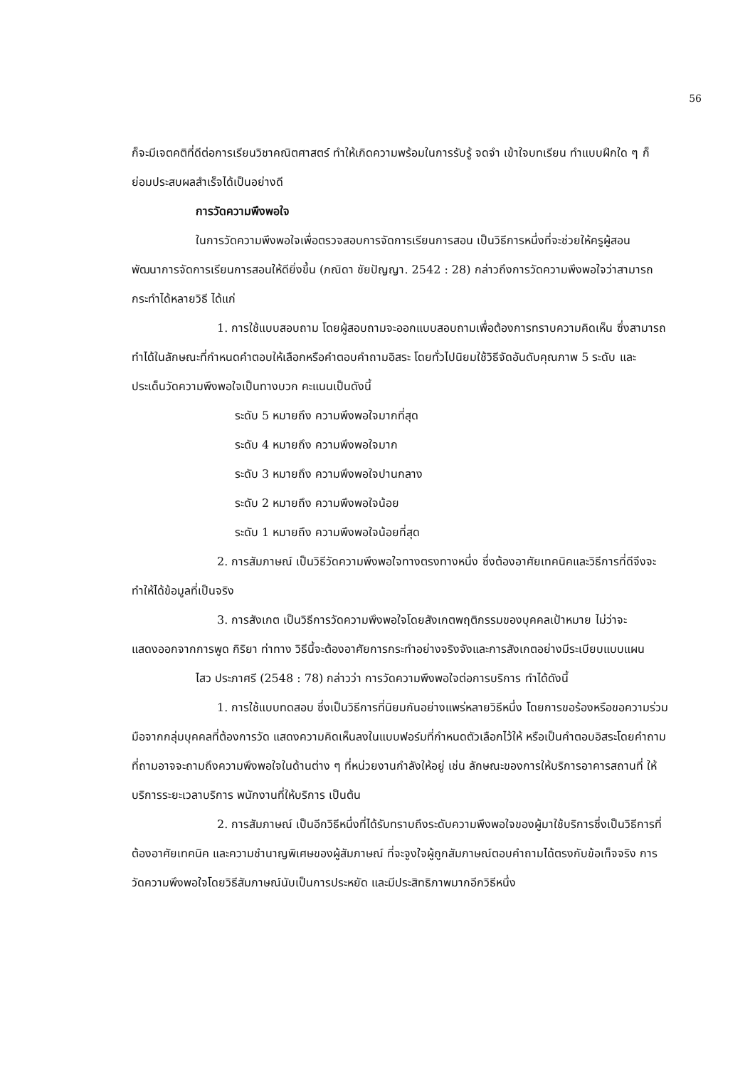56
ก็จะมีเจตคติที่ดีต่อการเรียนวิชาคณิตศาสตร์ ทำให้เกิดความพร้อมในการรับรู้ จดจำ เข้าใจบทเรียน ทำแบบฝึกใด ๆ ก็ย่อมประสบผลสำเร็จได้เป็นอย่างดี
การวัดความพึงพอใจ
ในการวัดความพึงพอใจเพื่อตรวจสอบการจัดการเรียนการสอน เป็นวิธีการหนึ่งที่จะช่วยให้ครูผู้สอนพัฒนาการจัดการเรียนการสอนให้ดียิ่งขึ้น (ภณิดา ชัยปัญญา. 2542 : 28) กล่าวถึงการวัดความพึงพอใจว่าสามารถกระทำได้หลายวิธี ได้แก่
1. การใช้แบบสอบถาม โดยผู้สอบถามจะออกแบบสอบถามเพื่อต้องการทราบความคิดเห็น ซึ่งสามารถทำได้ในลักษณะที่กำหนดคำตอบให้เลือกหรือคำตอบคำถามอิสระ โดยทั่วไปนิยมใช้วิธีจัดอันดับคุณภาพ 5 ระดับ และประเด็นวัดความพึงพอใจเป็นทางบวก คะแนนเป็นดังนี้
ระดับ 5 หมายถึง ความพึงพอใจมากที่สุด
ระดับ 4 หมายถึง ความพึงพอใจมาก
ระดับ 3 หมายถึง ความพึงพอใจปานกลาง
ระดับ 2 หมายถึง ความพึงพอใจน้อย
ระดับ 1 หมายถึง ความพึงพอใจน้อยที่สุด
2. การสัมภาษณ์ เป็นวิธีวัดความพึงพอใจทางตรงทางหนึ่ง ซึ่งต้องอาศัยเทคนิคและวิธีการที่ดีจึงจะทำให้ได้ข้อมูลที่เป็นจริง
3. การสังเกต เป็นวิธีการวัดความพึงพอใจโดยสังเกตพฤติกรรมของบุคคลเป้าหมาย ไม่ว่าจะแสดงออกจากการพูด กิริยา ท่าทาง วิธีนี้จะต้องอาศัยการกระทำอย่างจริงจังและการสังเกตอย่างมีระเบียบแบบแผน
ไสว ประภาศรี (2548 : 78) กล่าวว่า การวัดความพึงพอใจต่อการบริการ ทำได้ดังนี้
1. การใช้แบบทดสอบ ซึ่งเป็นวิธีการที่นิยมกันอย่างแพร่หลายวิธีหนึ่ง โดยการขอร้องหรือขอความร่วมมือจากกลุ่มบุคคลที่ต้องการวัด แสดงความคิดเห็นลงในแบบฟอร์มที่กำหนดตัวเลือกไว้ให้ หรือเป็นคำตอบอิสระโดยคำถามที่ถามอาจจะถามถึงความพึงพอใจในด้านต่าง ๆ ที่หน่วยงานกำลังให้อยู่ เช่น ลักษณะของการให้บริการอาคารสถานที่ ให้บริการระยะเวลาบริการ พนักงานที่ให้บริการ เป็นต้น
2. การสัมภาษณ์ เป็นอีกวิธีหนึ่งที่ได้รับทราบถึงระดับความพึงพอใจของผู้มาใช้บริการซึ่งเป็นวิธีการที่ต้องอาศัยเทคนิค และความชำนาญพิเศษของผู้สัมภาษณ์ ที่จะจูงใจผู้ถูกสัมภาษณ์ตอบคำถามได้ตรงกับข้อเท็จจริง การวัดความพึงพอใจโดยวิธีสัมภาษณ์นับเป็นการประหยัด และมีประสิทธิภาพมากอีกวิธีหนึ่ง